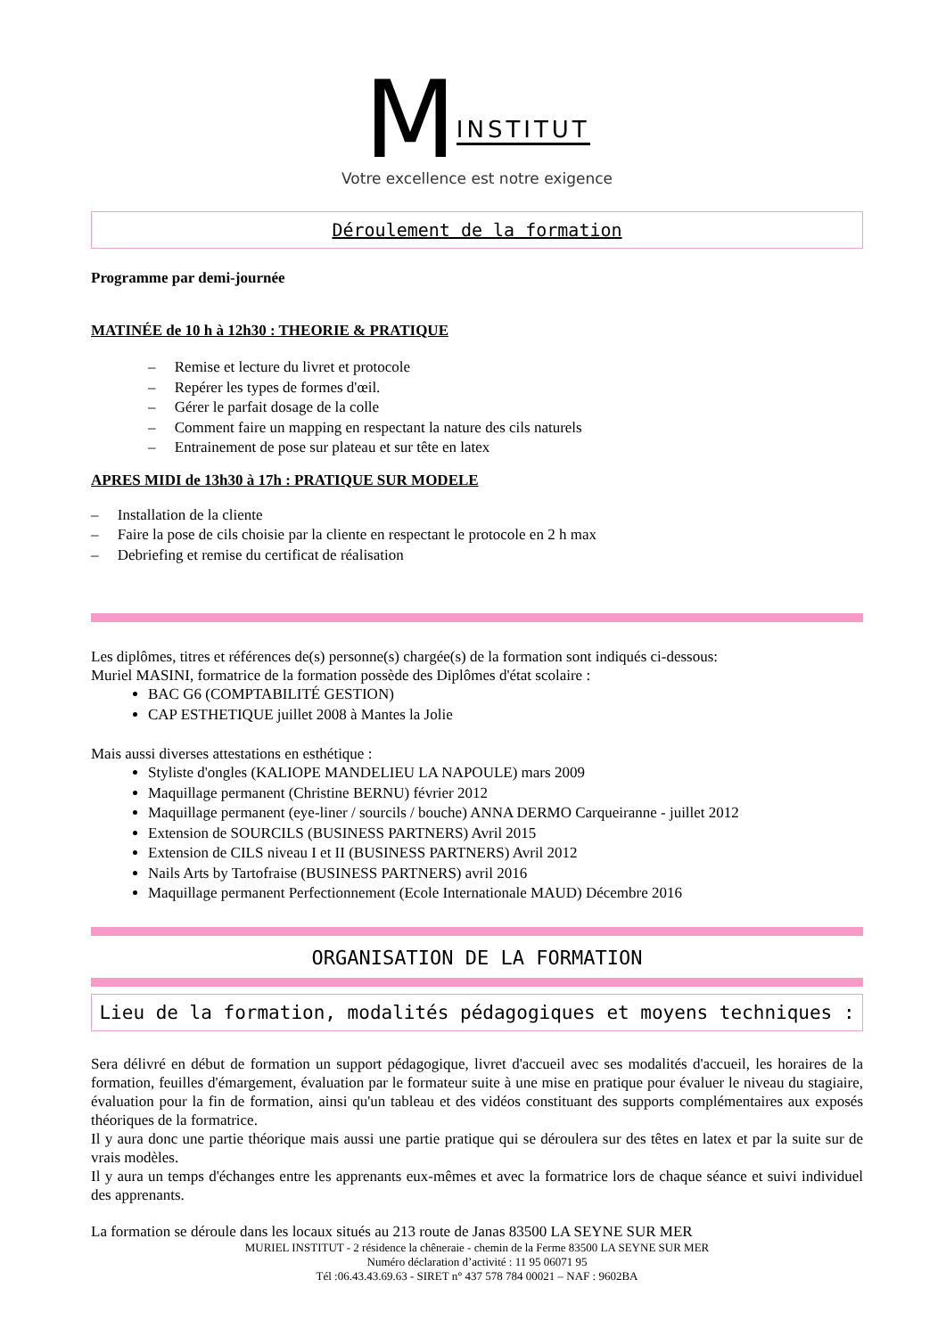MINSTITUT
Votre excellence est notre exigence
Déroulement de la formation
Programme par demi-journée
MATINÉE de 10 h à 12h30 : THEORIE & PRATIQUE
– Remise et lecture du livret et protocole
– Repérer les types de formes d'œil.
– Gérer le parfait dosage de la colle
– Comment faire un mapping en respectant la nature des cils naturels
– Entrainement de pose sur plateau et sur tête en latex
APRES MIDI de 13h30 à 17h : PRATIQUE SUR MODELE
– Installation de la cliente
– Faire la pose de cils choisie par la cliente en respectant le protocole en 2 h max
– Debriefing et remise du certificat de réalisation
Les diplômes, titres et références de(s) personne(s) chargée(s) de la formation sont indiqués ci-dessous:
Muriel MASINI, formatrice de la formation possède des Diplômes d'état scolaire :
BAC G6 (COMPTABILITÉ GESTION)
CAP ESTHETIQUE juillet 2008 à Mantes la Jolie
Mais aussi diverses attestations en esthétique :
Styliste d'ongles (KALIOPE MANDELIEU LA NAPOULE) mars 2009
Maquillage permanent (Christine BERNU) février 2012
Maquillage permanent (eye-liner / sourcils / bouche) ANNA DERMO Carqueiranne - juillet 2012
Extension de SOURCILS (BUSINESS PARTNERS) Avril 2015
Extension de CILS niveau I et II (BUSINESS PARTNERS) Avril 2012
Nails Arts by Tartofraise (BUSINESS PARTNERS) avril 2016
Maquillage permanent Perfectionnement (Ecole Internationale MAUD) Décembre 2016
ORGANISATION DE LA FORMATION
Lieu de la formation, modalités pédagogiques et moyens techniques :
Sera délivré en début de formation un support pédagogique, livret d'accueil avec ses modalités d'accueil, les horaires de la formation, feuilles d'émargement, évaluation par le formateur suite à une mise en pratique pour évaluer le niveau du stagiaire, évaluation pour la fin de formation, ainsi qu'un tableau et des vidéos constituant des supports complémentaires aux exposés théoriques de la formatrice.
Il y aura donc une partie théorique mais aussi une partie pratique qui se déroulera sur des têtes en latex et par la suite sur de vrais modèles.
Il y aura un temps d'échanges entre les apprenants eux-mêmes et avec la formatrice lors de chaque séance et suivi individuel des apprenants.
La formation se déroule dans les locaux situés au 213 route de Janas 83500 LA SEYNE SUR MER
MURIEL INSTITUT - 2 résidence la chêneraie - chemin de la Ferme 83500 LA SEYNE SUR MER
Numéro déclaration d’activité : 11 95 06071 95
Tél :06.43.43.69.63 - SIRET n° 437 578 784 00021 – NAF : 9602BA